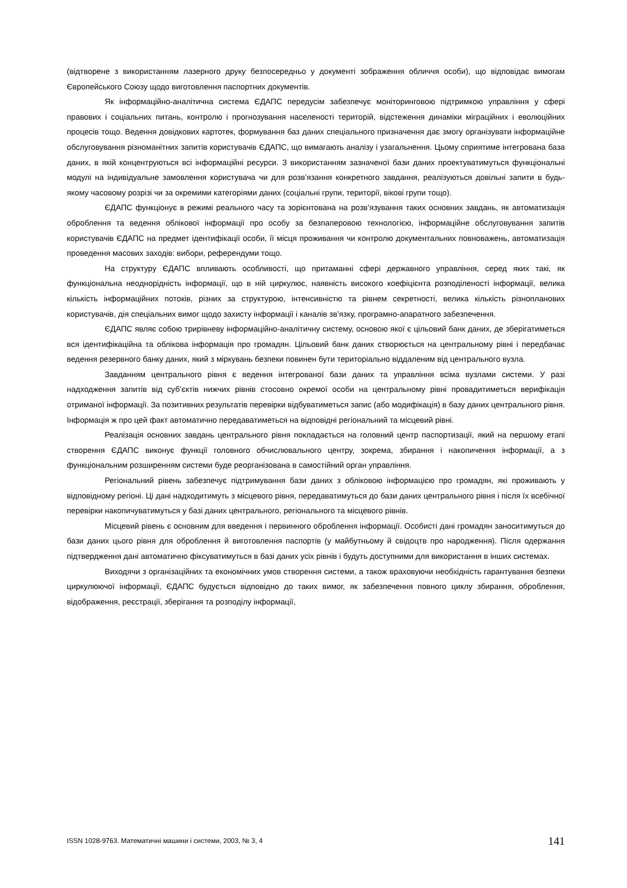(відтворене з використанням лазерного друку безпосередньо у документі зображення обличчя особи), що відповідає вимогам Європейського Союзу щодо виготовлення паспортних документів.
Як інформаційно-аналітична система ЄДАПС передусім забезпечує моніторинговою підтримкою управління у сфері правових і соціальних питань, контролю і прогнозування населеності територій, відстеження динаміки міграційних і еволюційних процесів тощо. Ведення довідкових картотек, формування баз даних спеціального призначення дає змогу організувати інформаційне обслуговування різноманітних запитів користувачів ЄДАПС, що вимагають аналізу і узагальнення. Цьому сприятиме інтегрована база даних, в якій концентруються всі інформаційні ресурси. З використанням зазначеної бази даних проектуватимуться функціональні модулі на індивідуальне замовлення користувача чи для розв’язання конкретного завдання, реалізуються довільні запити в будь-якому часовому розрізі чи за окремими категоріями даних (соціальні групи, території, вікові групи тощо).
ЄДАПС функціонує в режимі реального часу та зорієнтована на розв’язування таких основних завдань, як автоматизація оброблення та ведення облікової інформації про особу за безпаперовою технологією, інформаційне обслуговування запитів користувачів ЄДАПС на предмет ідентифікації особи, її місця проживання чи контролю документальних повноважень, автоматизація проведення масових заходів: вибори, референдуми тощо.
На структуру ЄДАПС впливають особливості, що притаманні сфері державного управління, серед яких такі, як функціональна неоднорідність інформації, що в ній циркулює, наявність високого коефіцієнта розподіленості інформації, велика кількість інформаційних потоків, різних за структурою, інтенсивністю та рівнем секретності, велика кількість різнопланових користувачів, дія спеціальних вимог щодо захисту інформації і каналів зв’язку, програмно-апаратного забезпечення.
ЄДАПС являє собою трирівневу інформаційно-аналітичну систему, основою якої є цільовий банк даних, де зберігатиметься вся ідентифікаційна та облікова інформація про громадян. Цільовий банк даних створюється на центральному рівні і передбачає ведення резервного банку даних, який з міркувань безпеки повинен бути територіально віддаленим від центрального вузла.
Завданням центрального рівня є ведення інтегрованої бази даних та управління всіма вузлами системи. У разі надходження запитів від суб’єктів нижчих рівнів стосовно окремої особи на центральному рівні провадитиметься верифікація отриманої інформації. За позитивних результатів перевірки відбуватиметься запис (або модифікація) в базу даних центрального рівня. Інформація ж про цей факт автоматично передаватиметься на відповідні регіональний та місцевий рівні.
Реалізація основних завдань центрального рівня покладається на головний центр паспортизації, який на першому етапі створення ЄДАПС виконує функції головного обчислювального центру, зокрема, збирання і накопичення інформації, а з функціональним розширенням системи буде реорганізована в самостійний орган управління.
Регіональний рівень забезпечує підтримування бази даних з обліковою інформацією про громадян, які проживають у відповідному регіоні. Ці дані надходитимуть з місцевого рівня, передаватимуться до бази даних центрального рівня і після їх всебічної перевірки накопичуватимуться у базі даних центрального, регіонального та місцевого рівнів.
Місцевий рівень є основним для введення і первинного оброблення інформації. Особисті дані громадян заноситимуться до бази даних цього рівня для оброблення й виготовлення паспортів (у майбутньому й свідоцтв про народження). Після одержання підтвердження дані автоматично фіксуватимуться в базі даних усіх рівнів і будуть доступними для використання в інших системах.
Виходячи з організаційних та економічних умов створення системи, а також враховуючи необхідність гарантування безпеки циркулюючої інформації, ЄДАПС будується відповідно до таких вимог, як забезпечення повного циклу збирання, оброблення, відображення, реєстрації, зберігання та розподілу інформації,
ISSN 1028-9763. Математичні машини і системи, 2003, № 3, 4 141